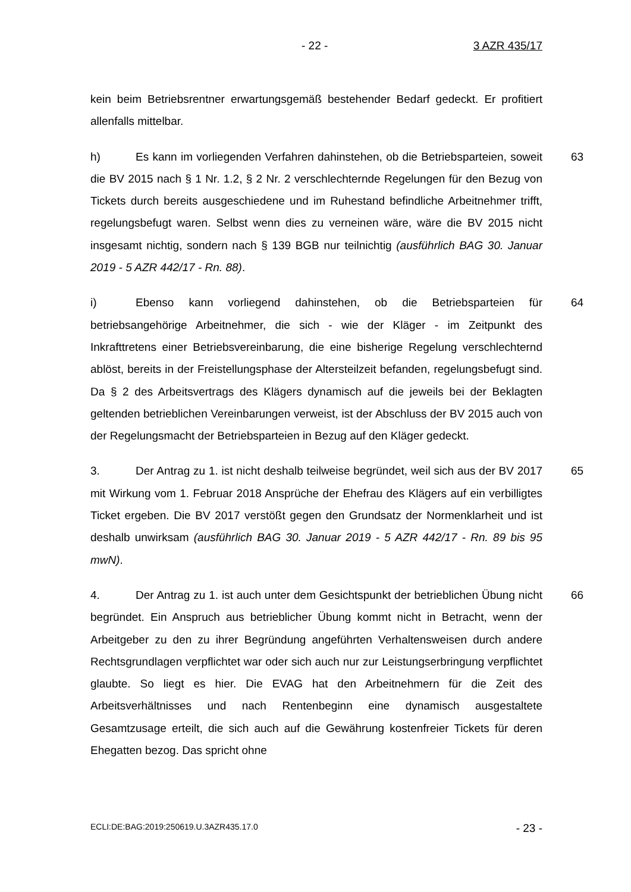- 22 - 3 AZR 435/17
kein beim Betriebsrentner erwartungsgemäß bestehender Bedarf gedeckt. Er profitiert allenfalls mittelbar.
63 h) Es kann im vorliegenden Verfahren dahinstehen, ob die Betriebsparteien, soweit die BV 2015 nach § 1 Nr. 1.2, § 2 Nr. 2 verschlechternde Regelungen für den Bezug von Tickets durch bereits ausgeschiedene und im Ruhestand befindliche Arbeitnehmer trifft, regelungsbefugt waren. Selbst wenn dies zu verneinen wäre, wäre die BV 2015 nicht insgesamt nichtig, sondern nach § 139 BGB nur teilnichtig (ausführlich BAG 30. Januar 2019 - 5 AZR 442/17 - Rn. 88).
64 i) Ebenso kann vorliegend dahinstehen, ob die Betriebsparteien für betriebsangehörige Arbeitnehmer, die sich - wie der Kläger - im Zeitpunkt des Inkrafttretens einer Betriebsvereinbarung, die eine bisherige Regelung verschlechternd ablöst, bereits in der Freistellungsphase der Altersteilzeit befanden, regelungsbefugt sind. Da § 2 des Arbeitsvertrags des Klägers dynamisch auf die jeweils bei der Beklagten geltenden betrieblichen Vereinbarungen verweist, ist der Abschluss der BV 2015 auch von der Regelungsmacht der Betriebsparteien in Bezug auf den Kläger gedeckt.
65 3. Der Antrag zu 1. ist nicht deshalb teilweise begründet, weil sich aus der BV 2017 mit Wirkung vom 1. Februar 2018 Ansprüche der Ehefrau des Klägers auf ein verbilligtes Ticket ergeben. Die BV 2017 verstößt gegen den Grundsatz der Normenklarheit und ist deshalb unwirksam (ausführlich BAG 30. Januar 2019 - 5 AZR 442/17 - Rn. 89 bis 95 mwN).
66 4. Der Antrag zu 1. ist auch unter dem Gesichtspunkt der betrieblichen Übung nicht begründet. Ein Anspruch aus betrieblicher Übung kommt nicht in Betracht, wenn der Arbeitgeber zu den zu ihrer Begründung angeführten Verhaltensweisen durch andere Rechtsgrundlagen verpflichtet war oder sich auch nur zur Leistungserbringung verpflichtet glaubte. So liegt es hier. Die EVAG hat den Arbeitnehmern für die Zeit des Arbeitsverhältnisses und nach Rentenbeginn eine dynamisch ausgestaltete Gesamtzusage erteilt, die sich auch auf die Gewährung kostenfreier Tickets für deren Ehegatten bezog. Das spricht ohne
ECLI:DE:BAG:2019:250619.U.3AZR435.17.0 - 23 -